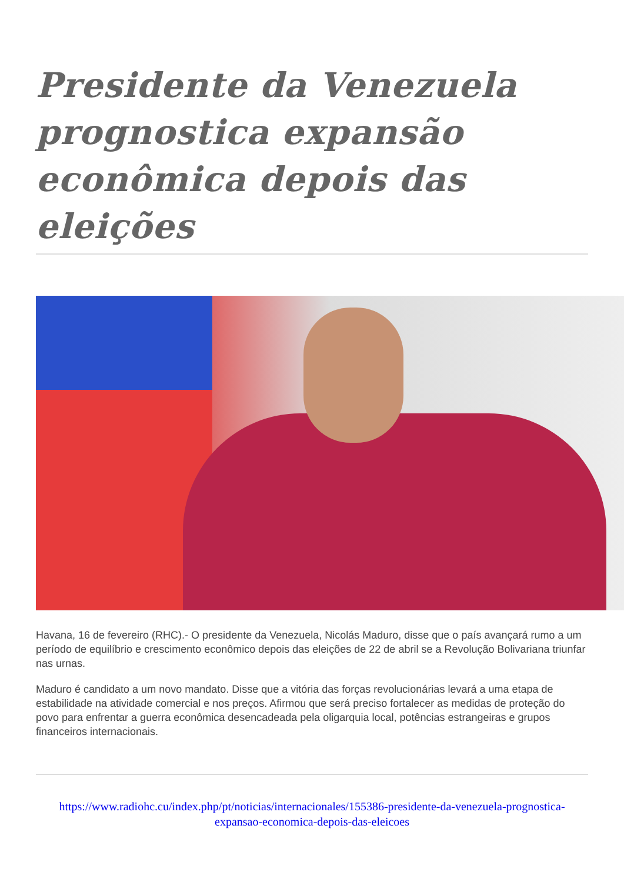Presidente da Venezuela prognostica expansão econômica depois das eleições
Havana, 16 de fevereiro (RHC).- O presidente da Venezuela, Nicolás Maduro, disse que o país avançará rumo a um período de equilíbrio e crescimento econômico depois das eleições de 22 de abril se a Revolução Bolivariana triunfar nas urnas.
Maduro é candidato a um novo mandato. Disse que a vitória das forças revolucionárias levará a uma etapa de estabilidade na atividade comercial e nos preços. Afirmou que será preciso fortalecer as medidas de proteção do povo para enfrentar a guerra econômica desencadeada pela oligarquia local, potências estrangeiras e grupos financeiros internacionais.
https://www.radiohc.cu/index.php/pt/noticias/internacionales/155386-presidente-da-venezuela-prognostica-expansao-economica-depois-das-eleicoes